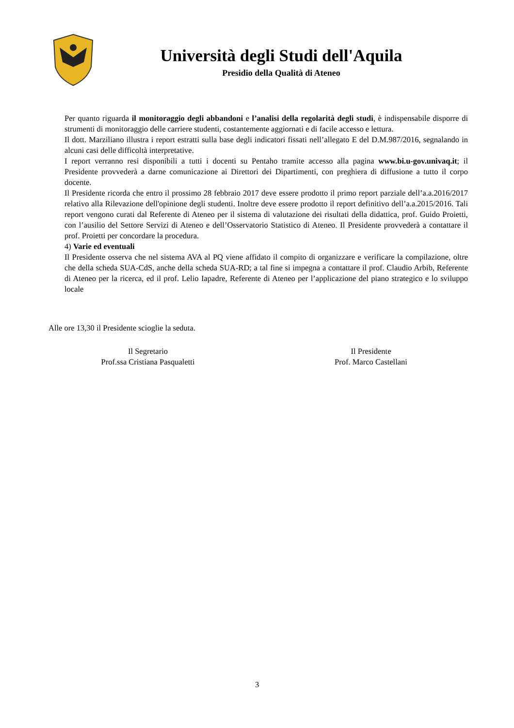Università degli Studi dell'Aquila
Presidio della Qualità di Ateneo
Per quanto riguarda il monitoraggio degli abbandoni e l’analisi della regolarità degli studi, è indispensabile disporre di strumenti di monitoraggio delle carriere studenti, costantemente aggiornati e di facile accesso e lettura.
Il dott. Marziliano illustra i report estratti sulla base degli indicatori fissati nell’allegato E del D.M.987/2016, segnalando in alcuni casi delle difficoltà interpretative.
I report verranno resi disponibili a tutti i docenti su Pentaho tramite accesso alla pagina www.bi.u-gov.univaq.it; il Presidente provvederà a darne comunicazione ai Direttori dei Dipartimenti, con preghiera di diffusione a tutto il corpo docente.
Il Presidente ricorda che entro il prossimo 28 febbraio 2017 deve essere prodotto il primo report parziale dell’a.a.2016/2017 relativo alla Rilevazione dell'opinione degli studenti. Inoltre deve essere prodotto il report definitivo dell’a.a.2015/2016. Tali report vengono curati dal Referente di Ateneo per il sistema di valutazione dei risultati della didattica, prof. Guido Proietti, con l’ausilio del Settore Servizi di Ateneo e dell’Osservatorio Statistico di Ateneo. Il Presidente provvederà a contattare il prof. Proietti per concordare la procedura.
4) Varie ed eventuali
Il Presidente osserva che nel sistema AVA al PQ viene affidato il compito di organizzare e verificare la compilazione, oltre che della scheda SUA-CdS, anche della scheda SUA-RD; a tal fine si impegna a contattare il prof. Claudio Arbib, Referente di Ateneo per la ricerca, ed il prof. Lelio Iapadre, Referente di Ateneo per l’applicazione del piano strategico e lo sviluppo locale
Alle ore 13,30 il Presidente scioglie la seduta.
Il Segretario
Prof.ssa Cristiana Pasqualetti
Il Presidente
Prof. Marco Castellani
3